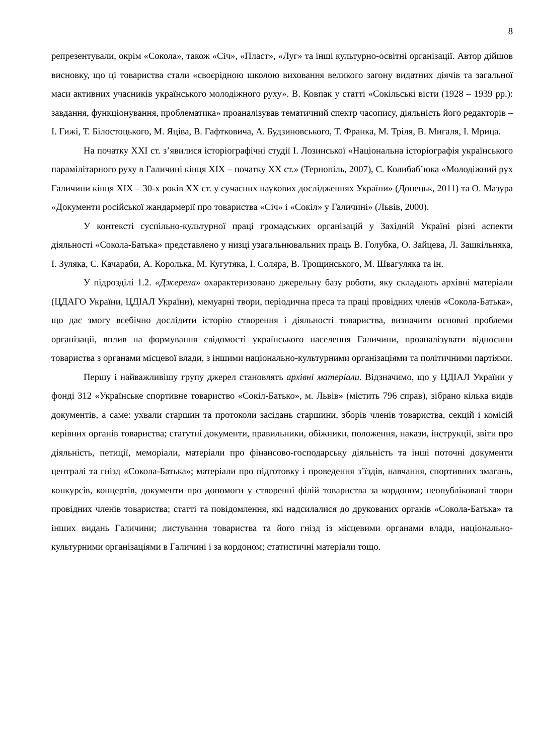8
репрезентували, окрім «Сокола», також «Січ», «Пласт», «Луг» та інші культурно-освітні організації. Автор дійшов висновку, що ці товариства стали «своєрідною школою виховання великого загону видатних діячів та загальної маси активних учасників українського молодіжного руху». В. Ковпак у статті «Сокільські вісти (1928 – 1939 рр.): завдання, функціонування, проблематика» проаналізував тематичний спектр часопису, діяльність його редакторів – І. Гижі, Т. Білостоцького, М. Яціва, В. Гафтковича, А. Будзиновського, Т. Франка, М. Тріля, В. Мигаля, І. Мрица.
На початку XXI ст. з’явилися історіографічні студії І. Лозинської «Національна історіографія українського парамілітарного руху в Галичині кінця XIX – початку XX ст.» (Тернопіль, 2007), С. Колибаб’юка «Молодіжний рух Галичини кінця XIX – 30-х років XX ст. у сучасних наукових дослідженнях України» (Донецьк, 2011) та О. Мазура «Документи російської жандармерії про товариства «Січ» і «Сокіл» у Галичині» (Львів, 2000).
У контексті суспільно-культурної праці громадських організацій у Західній Україні різні аспекти діяльності «Сокола-Батька» представлено у низці узагальнювальних праць В. Голубка, О. Зайцева, Л. Зашкільняка, І. Зуляка, С. Качараби, А. Королька, М. Кугутяка, І. Соляра, В. Трощинського, М. Швагуляка та ін.
У підрозділі 1.2. «Джерела» охарактеризовано джерельну базу роботи, яку складають архівні матеріали (ЦДАГО України, ЦДІАЛ України), мемуарні твори, періодична преса та праці провідних членів «Сокола-Батька», що дає змогу всебічно дослідити історію створення і діяльності товариства, визначити основні проблеми організації, вплив на формування свідомості українського населення Галичини, проаналізувати відносини товариства з органами місцевої влади, з іншими національно-культурними організаціями та політичними партіями.
Першу і найважливішу групу джерел становлять архівні матеріали. Відзначимо, що у ЦДІАЛ України у фонді 312 «Українське спортивне товариство «Сокіл-Батько», м. Львів» (містить 796 справ), зібрано кілька видів документів, а саме: ухвали старшин та протоколи засідань старшини, зборів членів товариства, секцій і комісій керівних органів товариства; статутні документи, правильники, обіжники, положення, накази, інструкції, звіти про діяльність, петиції, меморіали, матеріали про фінансово-господарську діяльність та інші поточні документи централі та гнізд «Сокола-Батька»; матеріали про підготовку і проведення з’їздів, навчання, спортивних змагань, конкурсів, концертів, документи про допомоги у створенні філій товариства за кордоном; неопубліковані твори провідних членів товариства; статті та повідомлення, які надсилалися до друкованих органів «Сокола-Батька» та інших видань Галичини; листування товариства та його гнізд із місцевими органами влади, національно-культурними організаціями в Галичині і за кордоном; статистичні матеріали тощо.